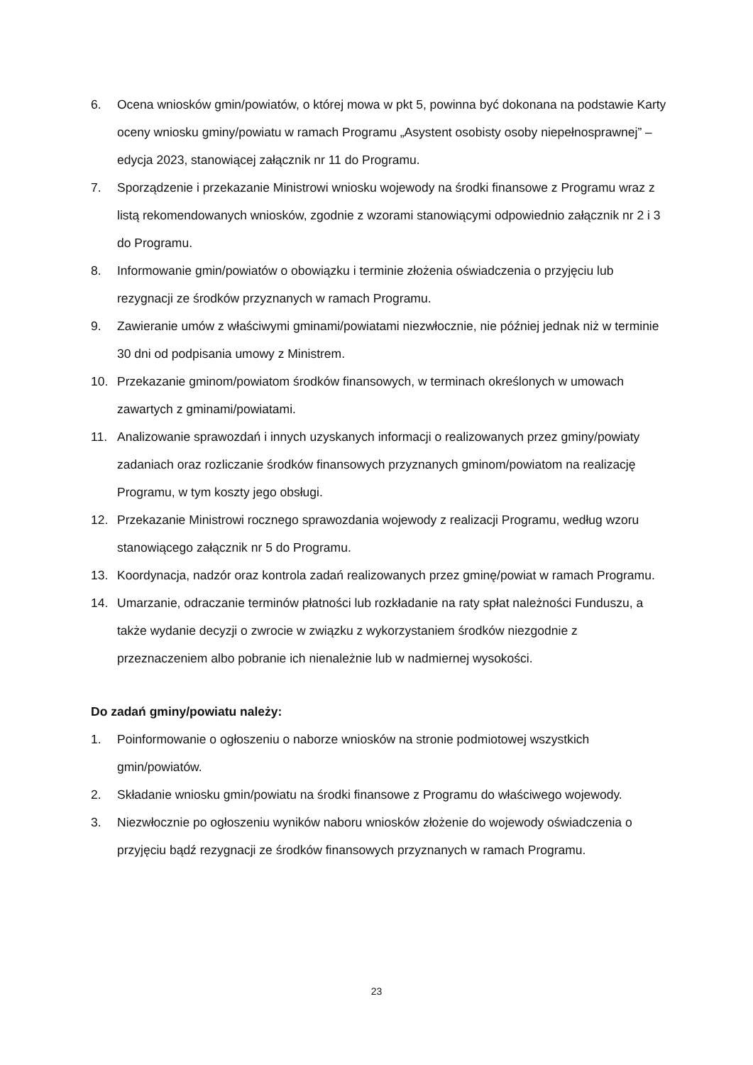6. Ocena wniosków gmin/powiatów, o której mowa w pkt 5, powinna być dokonana na podstawie Karty oceny wniosku gminy/powiatu w ramach Programu „Asystent osobisty osoby niepełnosprawnej” – edycja 2023, stanowiącej załącznik nr 11 do Programu.
7. Sporządzenie i przekazanie Ministrowi wniosku wojewody na środki finansowe z Programu wraz z listą rekomendowanych wniosków, zgodnie z wzorami stanowiącymi odpowiednio załącznik nr 2 i 3 do Programu.
8. Informowanie gmin/powiatów o obowiązku i terminie złożenia oświadczenia o przyjęciu lub rezygnacji ze środków przyznanych w ramach Programu.
9. Zawieranie umów z właściwymi gminami/powiatami niezwłocznie, nie później jednak niż w terminie 30 dni od podpisania umowy z Ministrem.
10. Przekazanie gminom/powiatom środków finansowych, w terminach określonych w umowach zawartych z gminami/powiatami.
11. Analizowanie sprawozdań i innych uzyskanych informacji o realizowanych przez gminy/powiaty zadaniach oraz rozliczanie środków finansowych przyznanych gminom/powiatom na realizację Programu, w tym koszty jego obsługi.
12. Przekazanie Ministrowi rocznego sprawozdania wojewody z realizacji Programu, według wzoru stanowiącego załącznik nr 5 do Programu.
13. Koordynacja, nadzór oraz kontrola zadań realizowanych przez gminę/powiat w ramach Programu.
14. Umarzanie, odraczanie terminów płatności lub rozkładanie na raty spłat należności Funduszu, a także wydanie decyzji o zwrocie w związku z wykorzystaniem środków niezgodnie z przeznaczeniem albo pobranie ich nienależnie lub w nadmiernej wysokości.
Do zadań gminy/powiatu należy:
1. Poinformowanie o ogłoszeniu o naborze wniosków na stronie podmiotowej wszystkich gmin/powiatów.
2. Składanie wniosku gmin/powiatu na środki finansowe z Programu do właściwego wojewody.
3. Niezwłocznie po ogłoszeniu wyników naboru wniosków złożenie do wojewody oświadczenia o przyjęciu bądź rezygnacji ze środków finansowych przyznanych w ramach Programu.
23